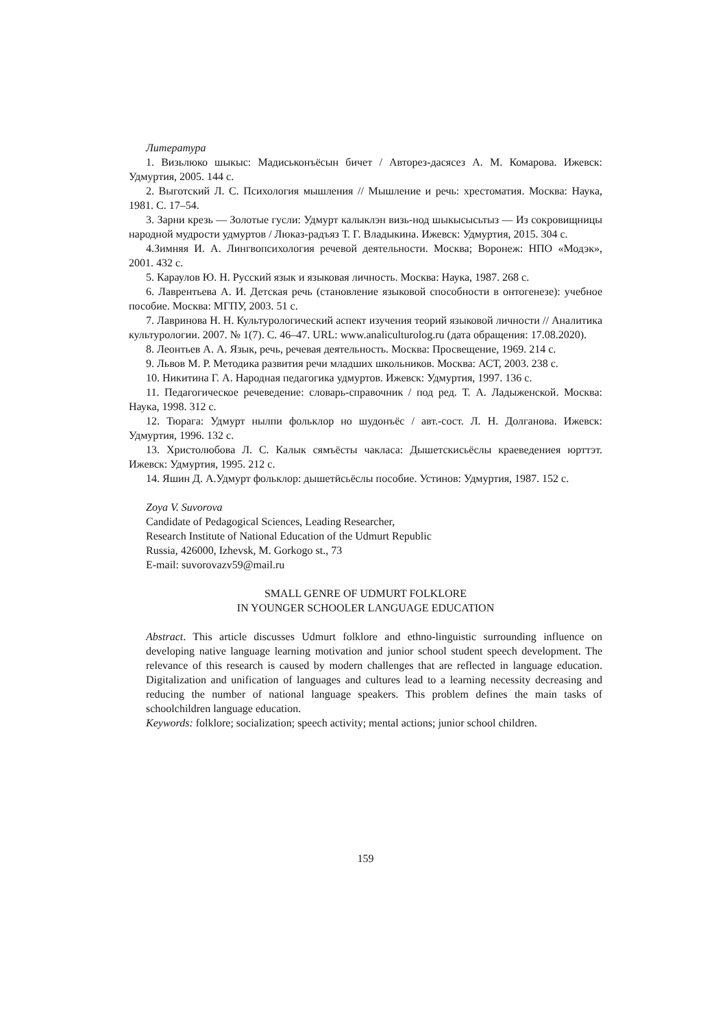Литература
1. Визьлюко шыкыс: Мадиськонъёсын бичет / Авторез-дасясез А. М. Комарова. Ижевск: Удмуртия, 2005. 144 с.
2. Выготский Л. С. Психология мышления // Мышление и речь: хрестоматия. Москва: Наука, 1981. С. 17–54.
3. Зарни крезь — Золотые гусли: Удмурт калыклэн визь-нод шыкысысьтыз — Из сокровищницы народной мудрости удмуртов / Люказ-радъяз Т. Г. Владыкина. Ижевск: Удмуртия, 2015. 304 с.
4.Зимняя И. А. Лингвопсихология речевой деятельности. Москва; Воронеж: НПО «Модэк», 2001. 432 с.
5. Караулов Ю. Н. Русский язык и языковая личность. Москва: Наука, 1987. 268 с.
6. Лаврентьева А. И. Детская речь (становление языковой способности в онтогенезе): учебное пособие. Москва: МГПУ, 2003. 51 с.
7. Лавринова Н. Н. Культурологический аспект изучения теорий языковой личности // Аналитика культурологии. 2007. № 1(7). С. 46–47. URL: www.analiculturolog.ru (дата обращения: 17.08.2020).
8. Леонтьев А. А. Язык, речь, речевая деятельность. Москва: Просвещение, 1969. 214 с.
9. Львов М. Р. Методика развития речи младших школьников. Москва: АСТ, 2003. 238 с.
10. Никитина Г. А. Народная педагогика удмуртов. Ижевск: Удмуртия, 1997. 136 с.
11. Педагогическое речеведение: словарь-справочник / под ред. Т. А. Ладыженской. Москва: Наука, 1998. 312 с.
12. Тюрага: Удмурт нылпи фольклор но шудонъёс / авт.-сост. Л. Н. Долганова. Ижевск: Удмуртия, 1996. 132 с.
13. Христолюбова Л. С. Калык сямъёсты чакласа: Дышетскисьёслы краеведениея юрттэт. Ижевск: Удмуртия, 1995. 212 с.
14. Яшин Д. А.Удмурт фольклор: дышетӥсьёслы пособие. Устинов: Удмуртия, 1987. 152 с.
Zoya V. Suvorova
Candidate of Pedagogical Sciences, Leading Researcher,
Research Institute of National Education of the Udmurt Republic
Russia, 426000, Izhevsk, M. Gorkogo st., 73
E-mail: suvorovazv59@mail.ru
SMALL GENRE OF UDMURT FOLKLORE
IN YOUNGER SCHOOLER LANGUAGE EDUCATION
Abstract. This article discusses Udmurt folklore and ethno-linguistic surrounding influence on developing native language learning motivation and junior school student speech development. The relevance of this research is caused by modern challenges that are reflected in language education. Digitalization and unification of languages and cultures lead to a learning necessity decreasing and reducing the number of national language speakers. This problem defines the main tasks of schoolchildren language education.
Keywords: folklore; socialization; speech activity; mental actions; junior school children.
159